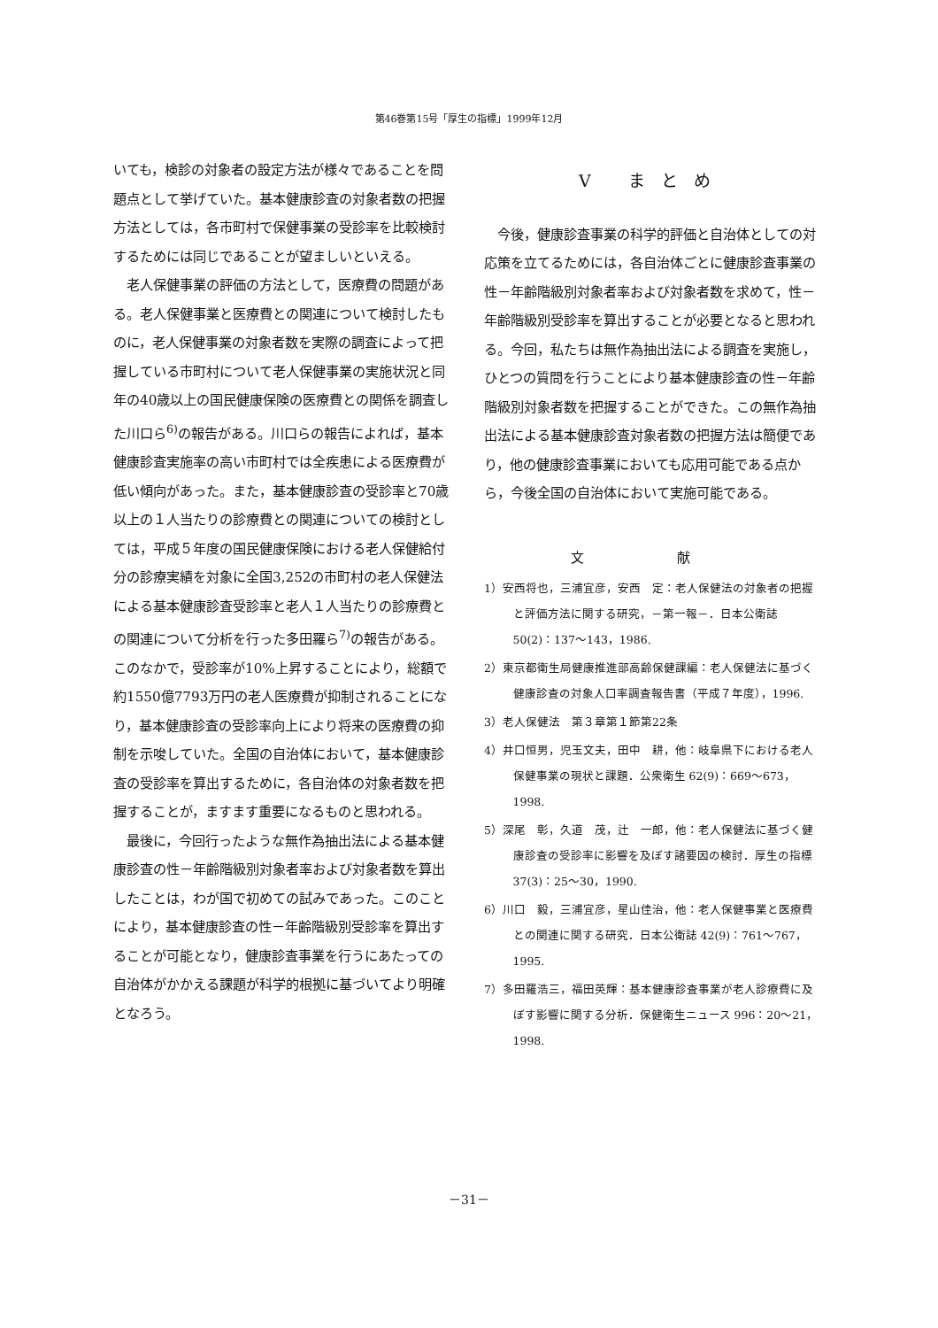第46巻第15号「厚生の指標」1999年12月
いても，検診の対象者の設定方法が様々であることを問題点として挙げていた。基本健康診査の対象者数の把握方法としては，各市町村で保健事業の受診率を比較検討するためには同じであることが望ましいといえる。
老人保健事業の評価の方法として，医療費の問題がある。老人保健事業と医療費との関連について検討したものに，老人保健事業の対象者数を実際の調査によって把握している市町村について老人保健事業の実施状況と同年の40歳以上の国民健康保険の医療費との関係を調査した川口ら<sup>6)</sup>の報告がある。川口らの報告によれば，基本健康診査実施率の高い市町村では全疾患による医療費が低い傾向があった。また，基本健康診査の受診率と70歳以上の１人当たりの診療費との関連についての検討としては，平成５年度の国民健康保険における老人保健給付分の診療実績を対象に全国3,252の市町村の老人保健法による基本健康診査受診率と老人１人当たりの診療費との関連について分析を行った多田羅ら<sup>7)</sup>の報告がある。このなかで，受診率が10%上昇することにより，総額で約1550億7793万円の老人医療費が抑制されることになり，基本健康診査の受診率向上により将来の医療費の抑制を示唆していた。全国の自治体において，基本健康診査の受診率を算出するために，各自治体の対象者数を把握することが，ますます重要になるものと思われる。
最後に，今回行ったような無作為抽出法による基本健康診査の性－年齢階級別対象者率および対象者数を算出したことは，わが国で初めての試みであった。このことにより，基本健康診査の性－年齢階級別受診率を算出することが可能となり，健康診査事業を行うにあたっての自治体がかかえる課題が科学的根拠に基づいてより明確となろう。
Ⅴ まとめ
今後，健康診査事業の科学的評価と自治体としての対応策を立てるためには，各自治体ごとに健康診査事業の性－年齢階級別対象者率および対象者数を求めて，性－年齢階級別受診率を算出することが必要となると思われる。今回，私たちは無作為抽出法による調査を実施し，ひとつの質問を行うことにより基本健康診査の性－年齢階級別対象者数を把握することができた。この無作為抽出法による基本健康診査対象者数の把握方法は簡便であり，他の健康診査事業においても応用可能である点から，今後全国の自治体において実施可能である。
文 献
1）安西将也，三浦宜彦，安西　定：老人保健法の対象者の把握と評価方法に関する研究，－第一報－．日本公衛誌 50(2)：137～143，1986.
2）東京都衛生局健康推進部高齢保健課編：老人保健法に基づく健康診査の対象人口率調査報告書（平成７年度），1996.
3）老人保健法　第３章第１節第22条
4）井口恒男，児玉文夫，田中　耕，他：岐阜県下における老人保健事業の現状と課題．公衆衛生 62(9)：669～673，1998.
5）深尾　彰，久道　茂，辻　一郎，他：老人保健法に基づく健康診査の受診率に影響を及ぼす諸要因の検討．厚生の指標 37(3)：25～30，1990.
6）川口　毅，三浦宜彦，星山佳治，他：老人保健事業と医療費との関連に関する研究．日本公衛誌 42(9)：761～767，1995.
7）多田羅浩三，福田英輝：基本健康診査事業が老人診療費に及ぼす影響に関する分析．保健衛生ニュース 996：20～21，1998.
－31－